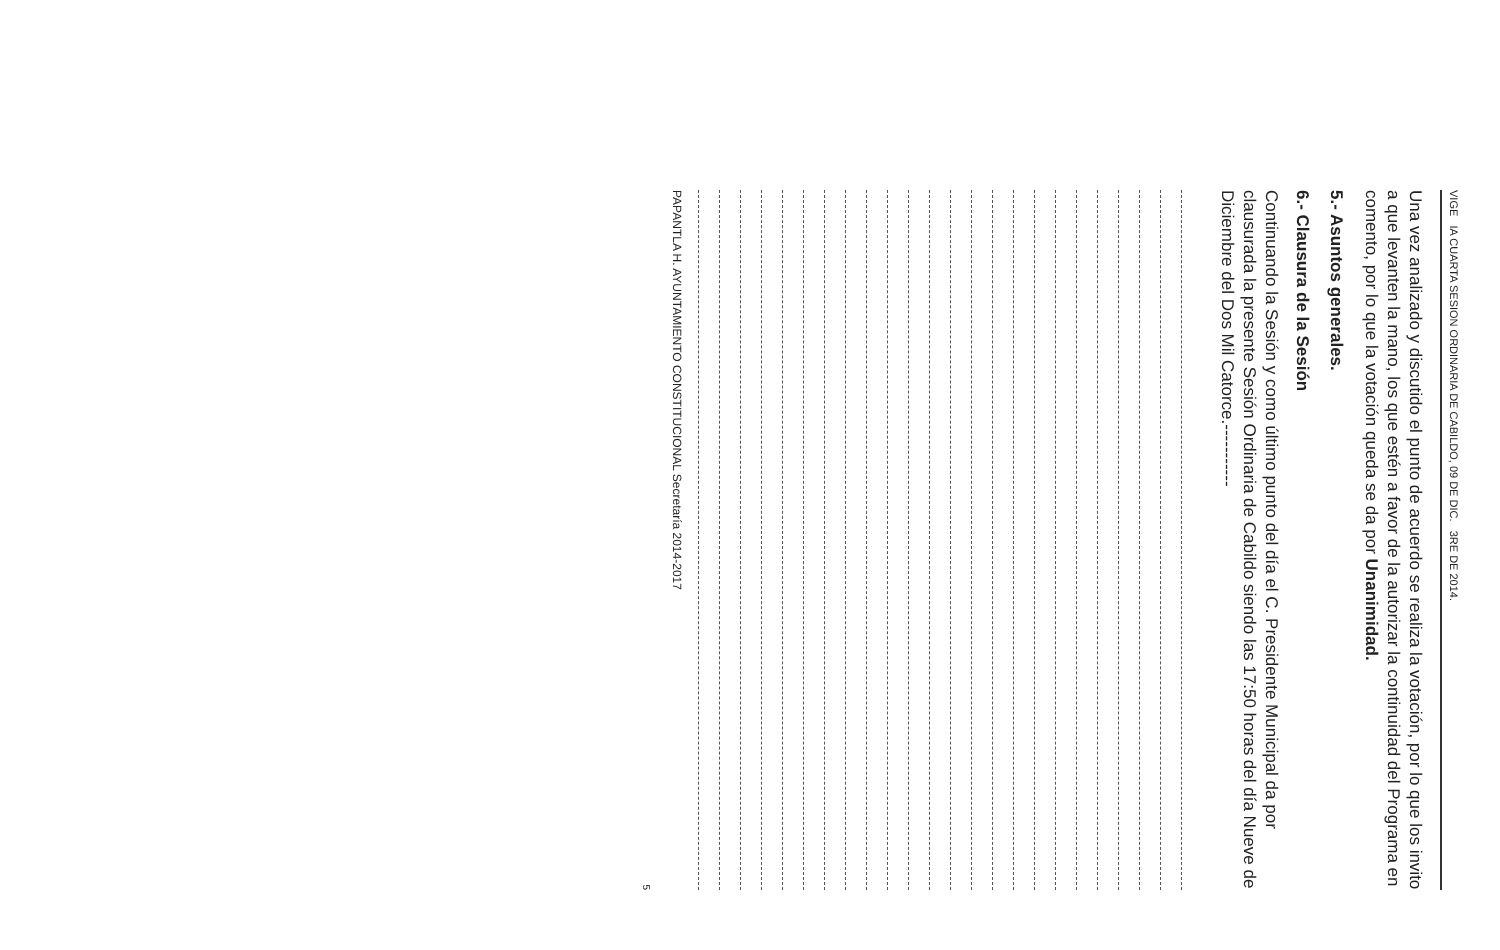VIGE IA CUARTA SESION ORDINARIA DE CABILDO, 09 DE DIC. 3RE DE 2014.
Una vez analizado y discutido el punto de acuerdo se realiza la votación, por lo que los invito a que levanten la mano, los que estén a favor de la autorizar la continuidad del Programa en comento, por lo que la votación queda se da por Unanimidad.
5.- Asuntos generales.
6.- Clausura de la Sesión
Continuando la Sesión y como último punto del día el C. Presidente Municipal da por clausurada la presente Sesión Ordinaria de Cabildo siendo las 17:50 horas del día Nueve de Diciembre del Dos Mil Catorce.-----------
PAPANTLA H. AYUNTAMIENTO CONSTITUCIONAL Secretaría 2014-2017
5